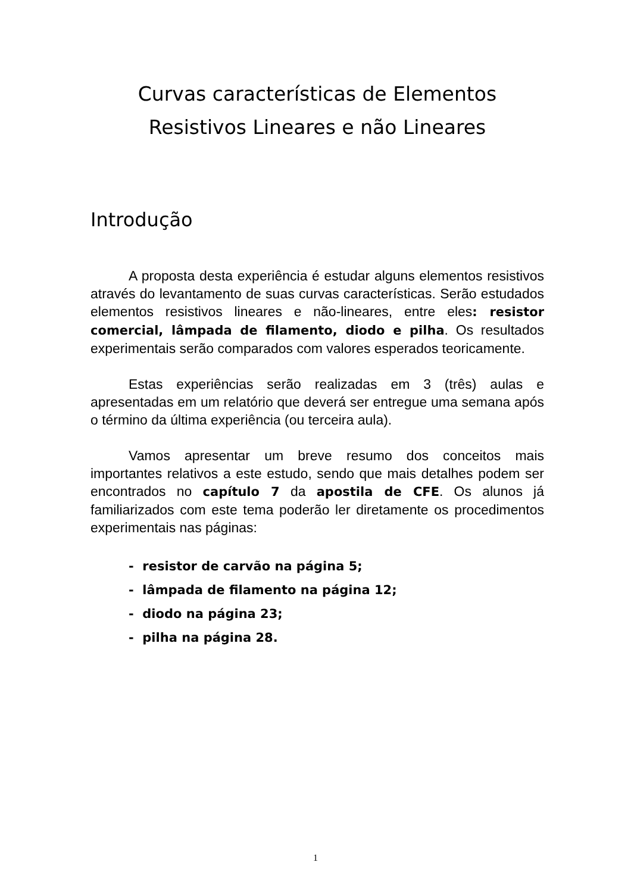Curvas características de Elementos
Resistivos Lineares e não Lineares
Introdução
A proposta desta experiência é estudar alguns elementos resistivos através do levantamento de suas curvas características. Serão estudados elementos resistivos lineares e não-lineares, entre eles: resistor comercial, lâmpada de filamento, diodo e pilha. Os resultados experimentais serão comparados com valores esperados teoricamente.
Estas experiências serão realizadas em 3 (três) aulas e apresentadas em um relatório que deverá ser entregue uma semana após o término da última experiência (ou terceira aula).
Vamos apresentar um breve resumo dos conceitos mais importantes relativos a este estudo, sendo que mais detalhes podem ser encontrados no capítulo 7 da apostila de CFE. Os alunos já familiarizados com este tema poderão ler diretamente os procedimentos experimentais nas páginas:
- resistor de carvão na página 5;
- lâmpada de filamento na página 12;
- diodo na página 23;
- pilha na página 28.
1